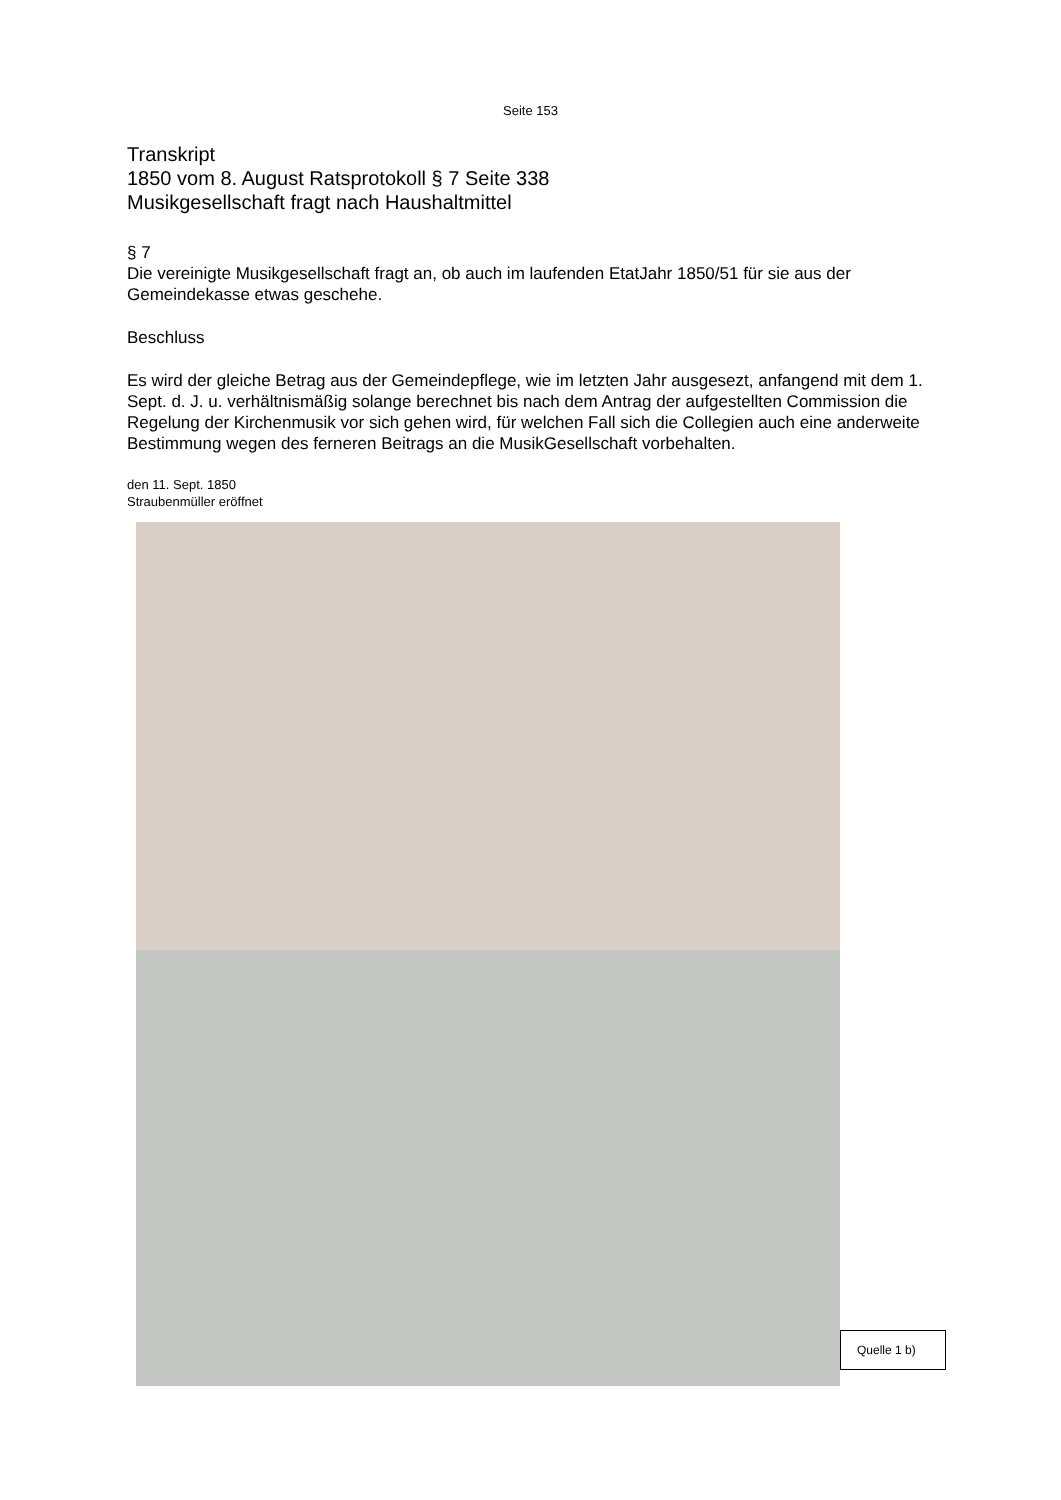Seite 153
Transkript
1850 vom 8. August Ratsprotokoll § 7 Seite 338
Musikgesellschaft fragt nach Haushaltmittel
§ 7
Die vereinigte Musikgesellschaft fragt an, ob auch im laufenden EtatJahr 1850/51 für sie aus der Gemeindekasse etwas geschehe.
Beschluss
Es wird der gleiche Betrag aus der Gemeindepflege, wie im letzten Jahr ausgesezt, anfangend mit dem 1. Sept. d. J. u. verhältnismäßig solange berechnet bis nach dem Antrag der aufgestellten Commission die Regelung der Kirchenmusik vor sich gehen wird, für welchen Fall sich die Collegien auch eine anderweite Bestimmung wegen des ferneren Beitrags an die MusikGesellschaft vorbehalten.
den 11. Sept. 1850
Straubenmüller eröffnet
Quelle 1 b)